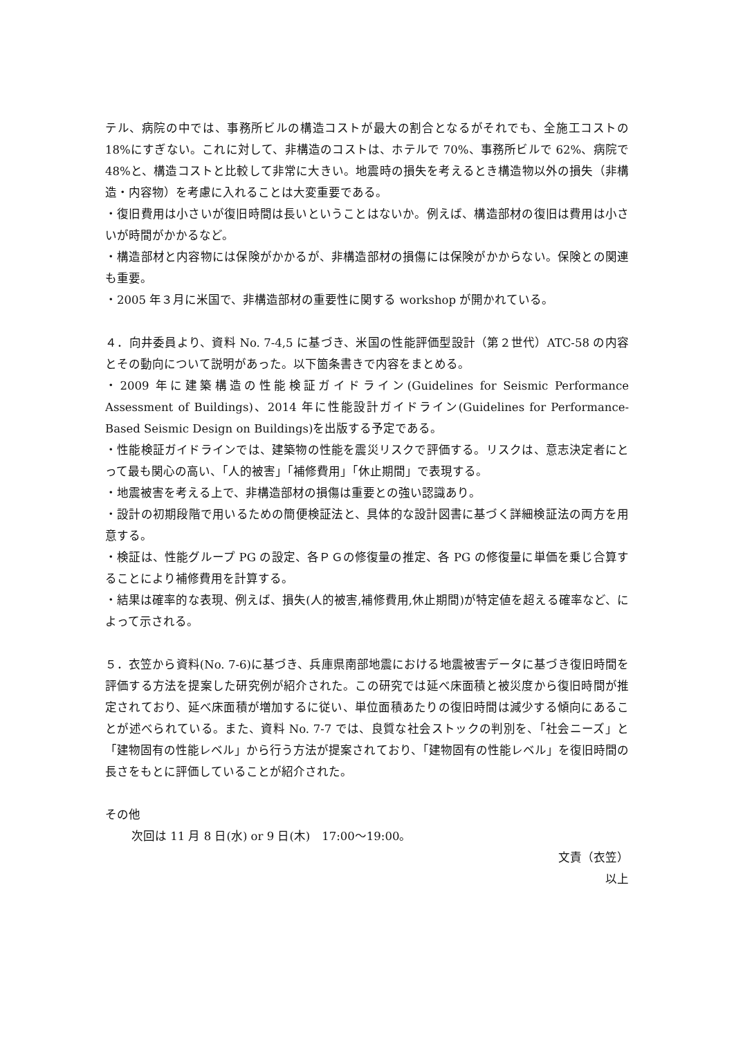テル、病院の中では、事務所ビルの構造コストが最大の割合となるがそれでも、全施工コストの 18%にすぎない。これに対して、非構造のコストは、ホテルで 70%、事務所ビルで 62%、病院で 48%と、構造コストと比較して非常に大きい。地震時の損失を考えるとき構造物以外の損失（非構造・内容物）を考慮に入れることは大変重要である。
・復旧費用は小さいが復旧時間は長いということはないか。例えば、構造部材の復旧は費用は小さいが時間がかかるなど。
・構造部材と内容物には保険がかかるが、非構造部材の損傷には保険がかからない。保険との関連も重要。
・2005 年３月に米国で、非構造部材の重要性に関する workshop が開かれている。
４．向井委員より、資料 No. 7-4,5 に基づき、米国の性能評価型設計（第２世代）ATC-58 の内容とその動向について説明があった。以下箇条書きで内容をまとめる。
・2009 年に建築構造の性能検証ガイドライン(Guidelines for Seismic Performance Assessment of Buildings)、2014 年に性能設計ガイドライン(Guidelines for Performance-Based Seismic Design on Buildings)を出版する予定である。
・性能検証ガイドラインでは、建築物の性能を震災リスクで評価する。リスクは、意志決定者にとって最も関心の高い、「人的被害」「補修費用」「休止期間」で表現する。
・地震被害を考える上で、非構造部材の損傷は重要との強い認識あり。
・設計の初期段階で用いるための簡便検証法と、具体的な設計図書に基づく詳細検証法の両方を用意する。
・検証は、性能グループ PG の設定、各ＰＧの修復量の推定、各 PG の修復量に単価を乗じ合算することにより補修費用を計算する。
・結果は確率的な表現、例えば、損失(人的被害,補修費用,休止期間)が特定値を超える確率など、によって示される。
５．衣笠から資料(No. 7-6)に基づき、兵庫県南部地震における地震被害データに基づき復旧時間を評価する方法を提案した研究例が紹介された。この研究では延べ床面積と被災度から復旧時間が推定されており、延べ床面積が増加するに従い、単位面積あたりの復旧時間は減少する傾向にあることが述べられている。また、資料 No. 7-7 では、良質な社会ストックの判別を、「社会ニーズ」と「建物固有の性能レベル」から行う方法が提案されており、「建物固有の性能レベル」を復旧時間の長さをもとに評価していることが紹介された。
その他
次回は 11 月 8 日(水) or 9 日(木)　17:00～19:00。
文責（衣笠）
以上